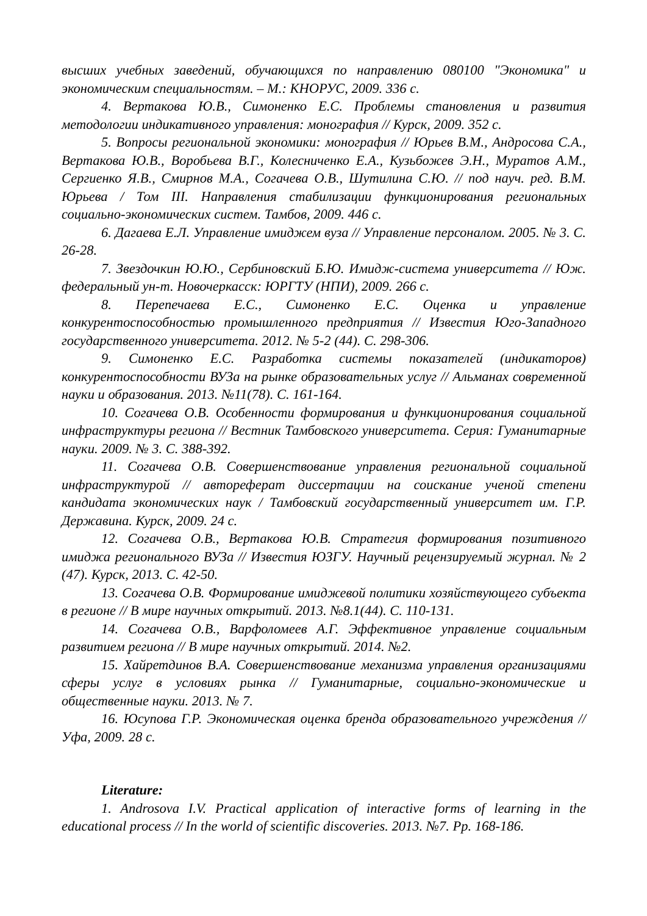высших учебных заведений, обучающихся по направлению 080100 "Экономика" и экономическим специальностям. – М.: КНОРУС, 2009. 336 с.
4. Вертакова Ю.В., Симоненко Е.С. Проблемы становления и развития методологии индикативного управления: монография // Курск, 2009. 352 с.
5. Вопросы региональной экономики: монография // Юрьев В.М., Андросова С.А., Вертакова Ю.В., Воробьева В.Г., Колесниченко Е.А., Кузьбожев Э.Н., Муратов А.М., Сергиенко Я.В., Смирнов М.А., Согачева О.В., Шутилина С.Ю. // под науч. ред. В.М. Юрьева / Том III. Направления стабилизации функционирования региональных социально-экономических систем. Тамбов, 2009. 446 с.
6. Дагаева Е.Л. Управление имиджем вуза // Управление персоналом. 2005. № 3. С. 26-28.
7. Звездочкин Ю.Ю., Сербиновский Б.Ю. Имидж-система университета // Юж. федеральный ун-т. Новочеркасск: ЮРГТУ (НПИ), 2009. 266 с.
8. Перепечаева Е.С., Симоненко Е.С. Оценка и управление конкурентоспособностью промышленного предприятия // Известия Юго-Западного государственного университета. 2012. № 5-2 (44). С. 298-306.
9. Симоненко Е.С. Разработка системы показателей (индикаторов) конкурентоспособности ВУЗа на рынке образовательных услуг // Альманах современной науки и образования. 2013. №11(78). С. 161-164.
10. Согачева О.В. Особенности формирования и функционирования социальной инфраструктуры региона // Вестник Тамбовского университета. Серия: Гуманитарные науки. 2009. № 3. С. 388-392.
11. Согачева О.В. Совершенствование управления региональной социальной инфраструктурой // автореферат диссертации на соискание ученой степени кандидата экономических наук / Тамбовский государственный университет им. Г.Р. Державина. Курск, 2009. 24 с.
12. Согачева О.В., Вертакова Ю.В. Стратегия формирования позитивного имиджа регионального ВУЗа // Известия ЮЗГУ. Научный рецензируемый журнал. № 2 (47). Курск, 2013. С. 42-50.
13. Согачева О.В. Формирование имиджевой политики хозяйствующего субъекта в регионе // В мире научных открытий. 2013. №8.1(44). С. 110-131.
14. Согачева О.В., Варфоломеев А.Г. Эффективное управление социальным развитием региона // В мире научных открытий. 2014. №2.
15. Хайретдинов В.А. Совершенствование механизма управления организациями сферы услуг в условиях рынка // Гуманитарные, социально-экономические и общественные науки. 2013. № 7.
16. Юсупова Г.Р. Экономическая оценка бренда образовательного учреждения // Уфа, 2009. 28 с.
Literature:
1. Androsova I.V. Practical application of interactive forms of learning in the educational process // In the world of scientific discoveries. 2013. №7. Pp. 168-186.